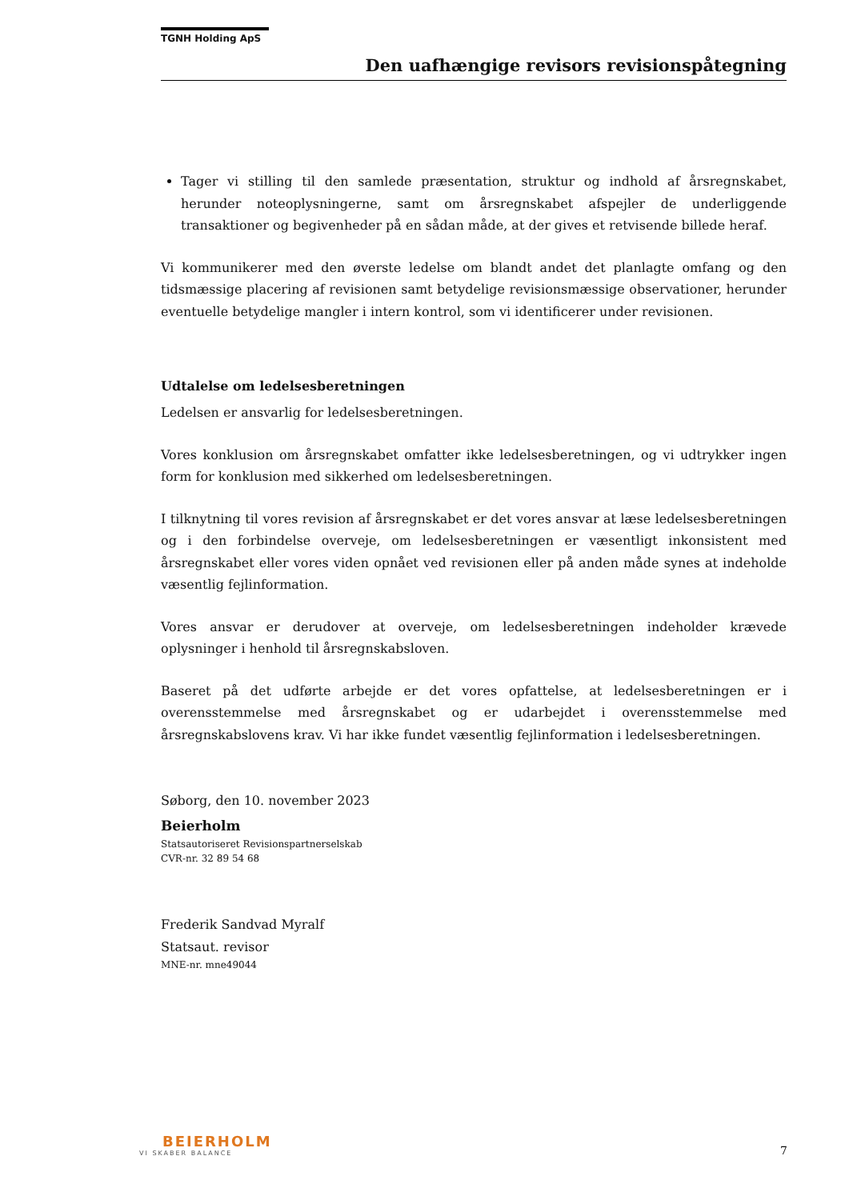TGNH Holding ApS
Den uafhængige revisors revisionspåtegning
Tager vi stilling til den samlede præsentation, struktur og indhold af årsregnskabet, herunder noteoplysningerne, samt om årsregnskabet afspejler de underliggende transaktioner og begivenheder på en sådan måde, at der gives et retvisende billede heraf.
Vi kommunikerer med den øverste ledelse om blandt andet det planlagte omfang og den tidsmæssige placering af revisionen samt betydelige revisionsmæssige observationer, herunder eventuelle betydelige mangler i intern kontrol, som vi identificerer under revisionen.
Udtalelse om ledelsesberetningen
Ledelsen er ansvarlig for ledelsesberetningen.
Vores konklusion om årsregnskabet omfatter ikke ledelsesberetningen, og vi udtrykker ingen form for konklusion med sikkerhed om ledelsesberetningen.
I tilknytning til vores revision af årsregnskabet er det vores ansvar at læse ledelsesberetningen og i den forbindelse overveje, om ledelsesberetningen er væsentligt inkonsistent med årsregnskabet eller vores viden opnået ved revisionen eller på anden måde synes at indeholde væsentlig fejlinformation.
Vores ansvar er derudover at overveje, om ledelsesberetningen indeholder krævede oplysninger i henhold til årsregnskabsloven.
Baseret på det udførte arbejde er det vores opfattelse, at ledelsesberetningen er i overensstemmelse med årsregnskabet og er udarbejdet i overensstemmelse med årsregnskabslovens krav. Vi har ikke fundet væsentlig fejlinformation i ledelsesberetningen.
Søborg, den 10. november 2023
Beierholm
Statsautoriseret Revisionspartnerselskab
CVR-nr. 32 89 54 68
Frederik Sandvad Myralf
Statsaut. revisor
MNE-nr. mne49044
BEIERHOLM
VI SKABER BALANCE
7